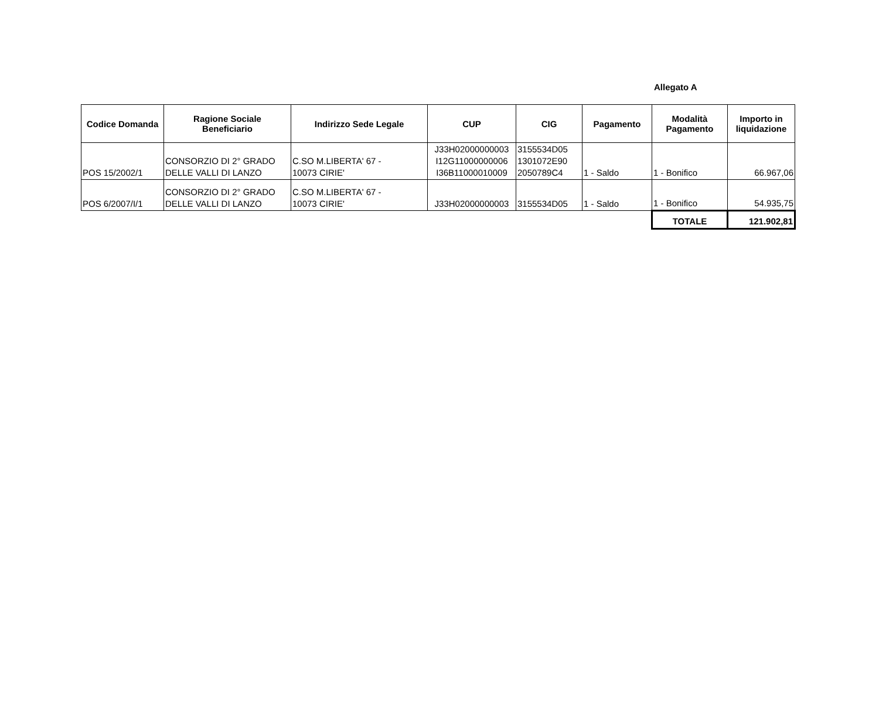Allegato A
| Codice Domanda | Ragione Sociale Beneficiario | Indirizzo Sede Legale | CUP | CIG | Pagamento | Modalità Pagamento | Importo in liquidazione |
| --- | --- | --- | --- | --- | --- | --- | --- |
| POS 15/2002/1 | CONSORZIO DI 2° GRADO DELLE VALLI DI LANZO | C.SO M.LIBERTA' 67 - 10073 CIRIE' | J33H02000000003 I12G11000000006 I36B11000010009 | 3155534D05 1301072E90 2050789C4 | 1 - Saldo | 1 - Bonifico | 66.967,06 |
| POS 6/2007/I/1 | CONSORZIO DI 2° GRADO DELLE VALLI DI LANZO | C.SO M.LIBERTA' 67 - 10073 CIRIE' | J33H02000000003 | 3155534D05 | 1 - Saldo | 1 - Bonifico | 54.935,75 |
| | | | | | | TOTALE | 121.902,81 |